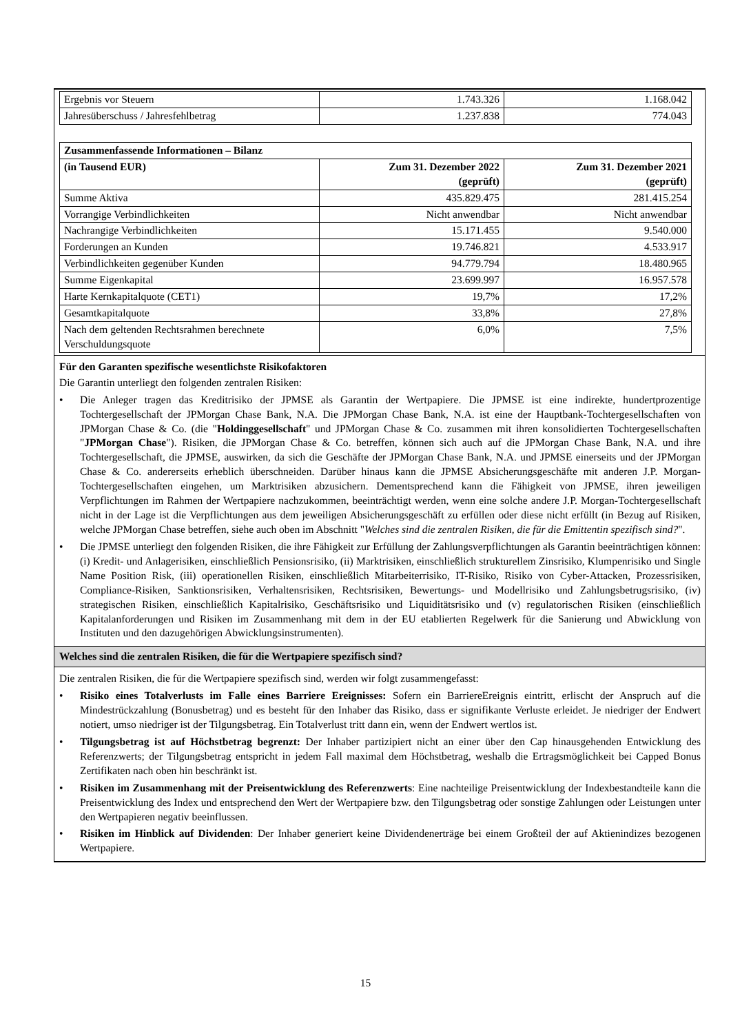| Ergebnis vor Steuern | 1.743.326 | 1.168.042 |
| Jahresüberschuss / Jahresfehlbetrag | 1.237.838 | 774.043 |
| Zusammenfassende Informationen – Bilanz | | |
| --- | --- | --- |
| (in Tausend EUR) | Zum 31. Dezember 2022 (geprüft) | Zum 31. Dezember 2021 (geprüft) |
| Summe Aktiva | 435.829.475 | 281.415.254 |
| Vorrangige Verbindlichkeiten | Nicht anwendbar | Nicht anwendbar |
| Nachrangige Verbindlichkeiten | 15.171.455 | 9.540.000 |
| Forderungen an Kunden | 19.746.821 | 4.533.917 |
| Verbindlichkeiten gegenüber Kunden | 94.779.794 | 18.480.965 |
| Summe Eigenkapital | 23.699.997 | 16.957.578 |
| Harte Kernkapitalquote (CET1) | 19,7% | 17,2% |
| Gesamtkapitalquote | 33,8% | 27,8% |
| Nach dem geltenden Rechtsrahmen berechnete Verschuldungsquote | 6,0% | 7,5% |
Für den Garanten spezifische wesentlichste Risikofaktoren
Die Garantin unterliegt den folgenden zentralen Risiken:
• Die Anleger tragen das Kreditrisiko der JPMSE als Garantin der Wertpapiere. Die JPMSE ist eine indirekte, hundertprozentige Tochtergesellschaft der JPMorgan Chase Bank, N.A. Die JPMorgan Chase Bank, N.A. ist eine der Hauptbank-Tochtergesellschaften von JPMorgan Chase & Co. (die "Holdinggesellschaft" und JPMorgan Chase & Co. zusammen mit ihren konsolidierten Tochtergesellschaften "JPMorgan Chase"). Risiken, die JPMorgan Chase & Co. betreffen, können sich auch auf die JPMorgan Chase Bank, N.A. und ihre Tochtergesellschaft, die JPMSE, auswirken, da sich die Geschäfte der JPMorgan Chase Bank, N.A. und JPMSE einerseits und der JPMorgan Chase & Co. andererseits erheblich überschneiden. Darüber hinaus kann die JPMSE Absicherungsgeschäfte mit anderen J.P. Morgan-Tochtergesellschaften eingehen, um Marktrisiken abzusichern. Dementsprechend kann die Fähigkeit von JPMSE, ihren jeweiligen Verpflichtungen im Rahmen der Wertpapiere nachzukommen, beeinträchtigt werden, wenn eine solche andere J.P. Morgan-Tochtergesellschaft nicht in der Lage ist die Verpflichtungen aus dem jeweiligen Absicherungsgeschäft zu erfüllen oder diese nicht erfüllt (in Bezug auf Risiken, welche JPMorgan Chase betreffen, siehe auch oben im Abschnitt "Welches sind die zentralen Risiken, die für die Emittentin spezifisch sind?".
• Die JPMSE unterliegt den folgenden Risiken, die ihre Fähigkeit zur Erfüllung der Zahlungsverpflichtungen als Garantin beeinträchtigen können: (i) Kredit- und Anlagerisiken, einschließlich Pensionsrisiko, (ii) Marktrisiken, einschließlich strukturellem Zinsrisiko, Klumpenrisiko und Single Name Position Risk, (iii) operationellen Risiken, einschließlich Mitarbeiterrisiko, IT-Risiko, Risiko von Cyber-Attacken, Prozessrisiken, Compliance-Risiken, Sanktionsrisiken, Verhaltensrisiken, Rechtsrisiken, Bewertungs- und Modellrisiko und Zahlungsbetrugsrisiko, (iv) strategischen Risiken, einschließlich Kapitalrisiko, Geschäftsrisiko und Liquiditätsrisiko und (v) regulatorischen Risiken (einschließlich Kapitalanforderungen und Risiken im Zusammenhang mit dem in der EU etablierten Regelwerk für die Sanierung und Abwicklung von Instituten und den dazugehörigen Abwicklungsinstrumenten).
Welches sind die zentralen Risiken, die für die Wertpapiere spezifisch sind?
Die zentralen Risiken, die für die Wertpapiere spezifisch sind, werden wir folgt zusammengefasst:
• Risiko eines Totalverlusts im Falle eines Barriere Ereignisses: Sofern ein BarriereEreignis eintritt, erlischt der Anspruch auf die Mindestrückzahlung (Bonusbetrag) und es besteht für den Inhaber das Risiko, dass er signifikante Verluste erleidet. Je niedriger der Endwert notiert, umso niedriger ist der Tilgungsbetrag. Ein Totalverlust tritt dann ein, wenn der Endwert wertlos ist.
• Tilgungsbetrag ist auf Höchstbetrag begrenzt: Der Inhaber partizipiert nicht an einer über den Cap hinausgehenden Entwicklung des Referenzwerts; der Tilgungsbetrag entspricht in jedem Fall maximal dem Höchstbetrag, weshalb die Ertragsmöglichkeit bei Capped Bonus Zertifikaten nach oben hin beschränkt ist.
• Risiken im Zusammenhang mit der Preisentwicklung des Referenzwerts: Eine nachteilige Preisentwicklung der Indexbestandteile kann die Preisentwicklung des Index und entsprechend den Wert der Wertpapiere bzw. den Tilgungsbetrag oder sonstige Zahlungen oder Leistungen unter den Wertpapieren negativ beeinflussen.
• Risiken im Hinblick auf Dividenden: Der Inhaber generiert keine Dividendenerträge bei einem Großteil der auf Aktienindizes bezogenen Wertpapiere.
15